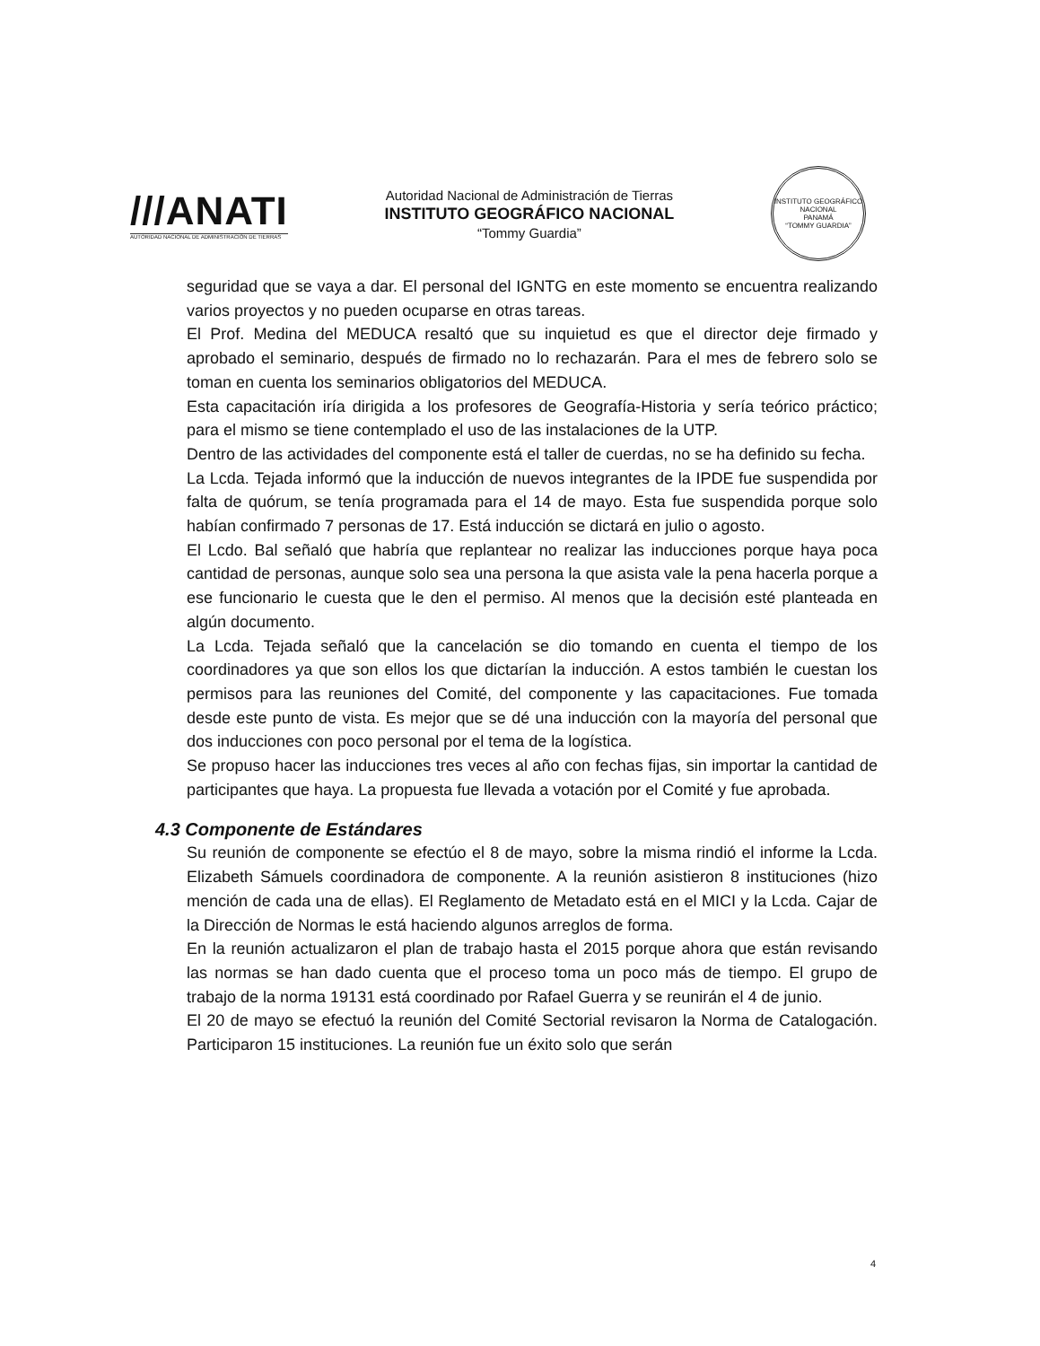///ANATI
AUTORIDAD NACIONAL DE ADMINISTRACIÓN DE TIERRAS
Autoridad Nacional de Administración de Tierras
INSTITUTO GEOGRÁFICO NACIONAL
“Tommy Guardia”
INSTITUTO GEOGRÁFICO NACIONAL
PANAMÁ
“TOMMY GUARDIA”
seguridad que se vaya a dar. El personal del IGNTG en este momento se encuentra realizando varios proyectos y no pueden ocuparse en otras tareas.
El Prof. Medina del MEDUCA resaltó que su inquietud es que el director deje firmado y aprobado el seminario, después de firmado no lo rechazarán. Para el mes de febrero solo se toman en cuenta los seminarios obligatorios del MEDUCA.
Esta capacitación iría dirigida a los profesores de Geografía-Historia y sería teórico práctico; para el mismo se tiene contemplado el uso de las instalaciones de la UTP.
Dentro de las actividades del componente está el taller de cuerdas, no se ha definido su fecha.
La Lcda. Tejada informó que la inducción de nuevos integrantes de la IPDE fue suspendida por falta de quórum, se tenía programada para el 14 de mayo. Esta fue suspendida porque solo habían confirmado 7 personas de 17. Está inducción se dictará en julio o agosto.
El Lcdo. Bal señaló que habría que replantear no realizar las inducciones porque haya poca cantidad de personas, aunque solo sea una persona la que asista vale la pena hacerla porque a ese funcionario le cuesta que le den el permiso. Al menos que la decisión esté planteada en algún documento.
La Lcda. Tejada señaló que la cancelación se dio tomando en cuenta el tiempo de los coordinadores ya que son ellos los que dictarían la inducción. A estos también le cuestan los permisos para las reuniones del Comité, del componente y las capacitaciones. Fue tomada desde este punto de vista. Es mejor que se dé una inducción con la mayoría del personal que dos inducciones con poco personal por el tema de la logística.
Se propuso hacer las inducciones tres veces al año con fechas fijas, sin importar la cantidad de participantes que haya. La propuesta fue llevada a votación por el Comité y fue aprobada.
4.3 Componente de Estándares
Su reunión de componente se efectúo el 8 de mayo, sobre la misma rindió el informe la Lcda. Elizabeth Sámuels coordinadora de componente. A la reunión asistieron 8 instituciones (hizo mención de cada una de ellas). El Reglamento de Metadato está en el MICI y la Lcda. Cajar de la Dirección de Normas le está haciendo algunos arreglos de forma.
En la reunión actualizaron el plan de trabajo hasta el 2015 porque ahora que están revisando las normas se han dado cuenta que el proceso toma un poco más de tiempo. El grupo de trabajo de la norma 19131 está coordinado por Rafael Guerra y se reunirán el 4 de junio.
El 20 de mayo se efectuó la reunión del Comité Sectorial revisaron la Norma de Catalogación. Participaron 15 instituciones. La reunión fue un éxito solo que serán
4